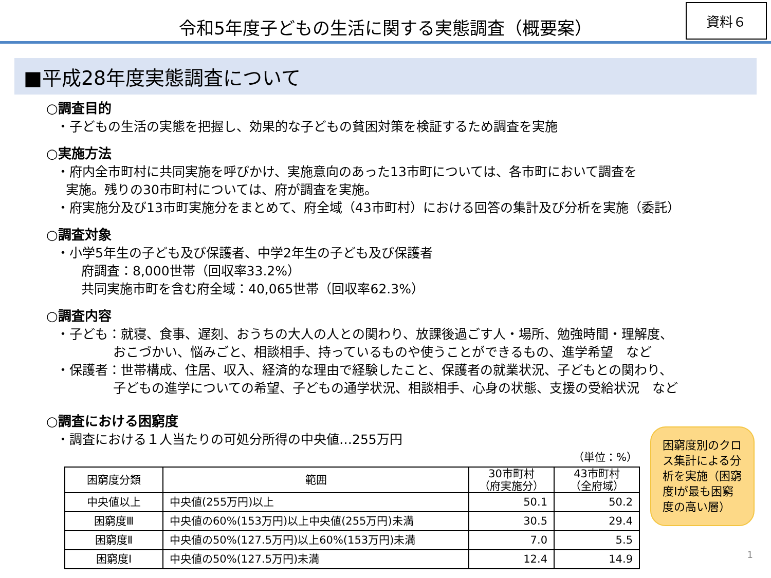令和5年度子どもの生活に関する実態調査（概要案）
資料６
■平成28年度実態調査について
○調査目的
・子どもの生活の実態を把握し、効果的な子どもの貧困対策を検証するため調査を実施
○実施方法
・府内全市町村に共同実施を呼びかけ、実施意向のあった13市町については、各市町において調査を
実施。残りの30市町村については、府が調査を実施。
・府実施分及び13市町実施分をまとめて、府全域（43市町村）における回答の集計及び分析を実施（委託）
○調査対象
・小学5年生の子ども及び保護者、中学2年生の子ども及び保護者
府調査：8,000世帯（回収率33.2%）
共同実施市町を含む府全域：40,065世帯（回収率62.3%）
○調査内容
・子ども：就寝、食事、遅刻、おうちの大人の人との関わり、放課後過ごす人・場所、勉強時間・理解度、
おこづかい、悩みごと、相談相手、持っているものや使うことができるもの、進学希望　など
・保護者：世帯構成、住居、収入、経済的な理由で経験したこと、保護者の就業状況、子どもとの関わり、
子どもの進学についての希望、子どもの通学状況、相談相手、心身の状態、支援の受給状況　など
○調査における困窮度
・調査における１人当たりの可処分所得の中央値…255万円
（単位：%）
| 困窮度分類 | 範囲 | 30市町村 （府実施分） | 43市町村 （全府域） |
| --- | --- | --- | --- |
| 中央値以上 | 中央値(255万円)以上 | 50.1 | 50.2 |
| 困窮度Ⅲ | 中央値の60%(153万円)以上中央値(255万円)未満 | 30.5 | 29.4 |
| 困窮度Ⅱ | 中央値の50%(127.5万円)以上60%(153万円)未満 | 7.0 | 5.5 |
| 困窮度Ⅰ | 中央値の50%(127.5万円)未満 | 12.4 | 14.9 |
困窮度別のクロス集計による分析を実施（困窮度Ⅰが最も困窮度の高い層）
1